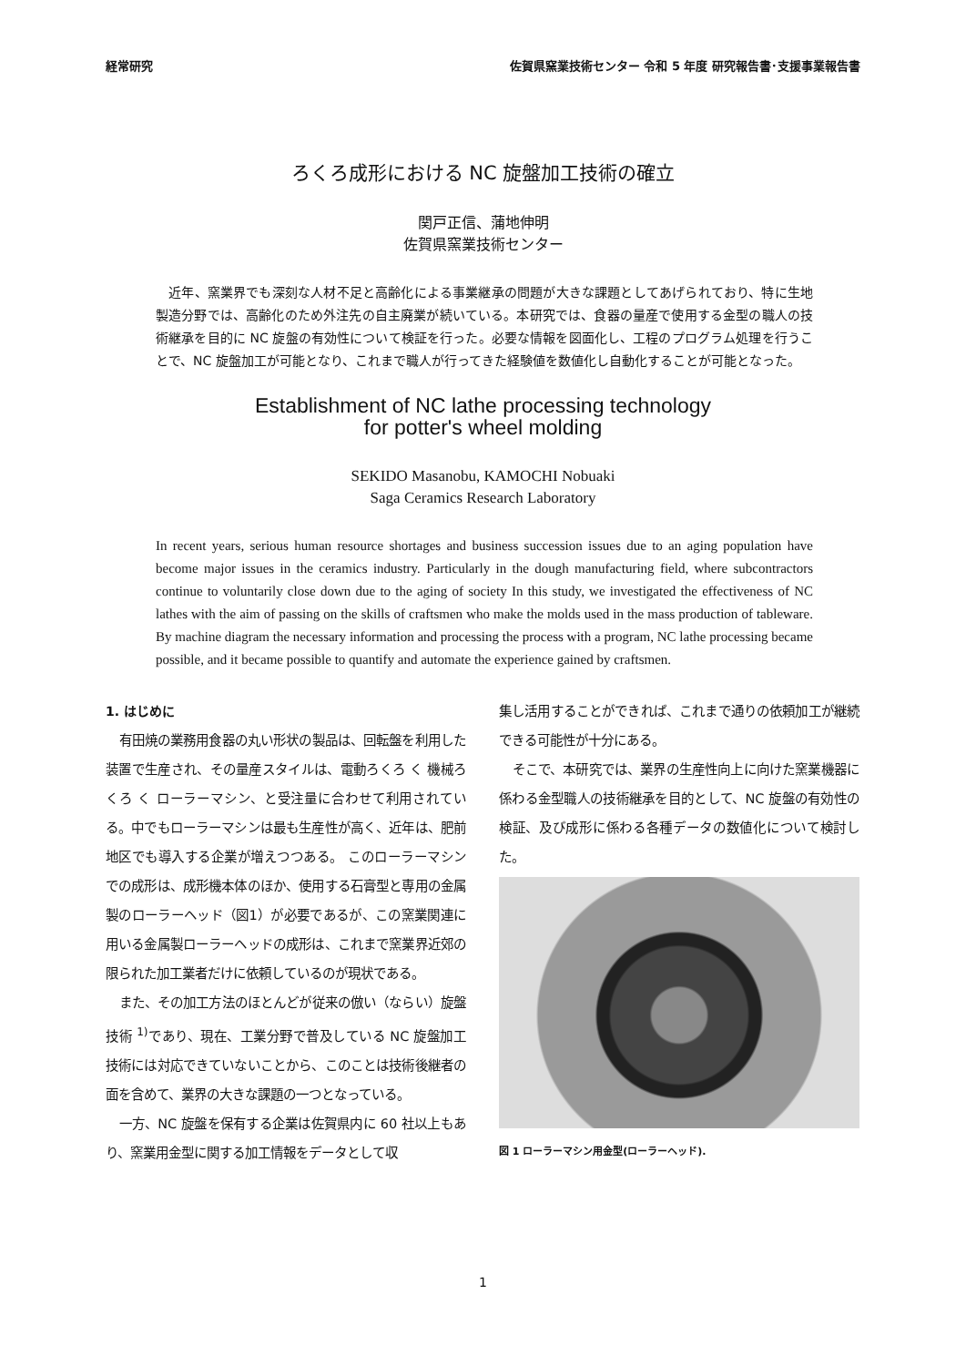経常研究 佐賀県窯業技術センター 令和 5 年度 研究報告書･支援事業報告書
ろくろ成形における NC 旋盤加工技術の確立
関戸正信、蒲地伸明
佐賀県窯業技術センター
　近年、窯業界でも深刻な人材不足と高齢化による事業継承の問題が大きな課題としてあげられており、特に生地製造分野では、高齢化のため外注先の自主廃業が続いている。本研究では、食器の量産で使用する金型の職人の技術継承を目的に NC 旋盤の有効性について検証を行った。必要な情報を図面化し、工程のプログラム処理を行うことで、NC 旋盤加工が可能となり、これまで職人が行ってきた経験値を数値化し自動化することが可能となった。
Establishment of NC lathe processing technology
for potter's wheel molding
SEKIDO Masanobu, KAMOCHI Nobuaki
Saga Ceramics Research Laboratory
In recent years, serious human resource shortages and business succession issues due to an aging population have become major issues in the ceramics industry. Particularly in the dough manufacturing field, where subcontractors continue to voluntarily close down due to the aging of society In this study, we investigated the effectiveness of NC lathes with the aim of passing on the skills of craftsmen who make the molds used in the mass production of tableware. By machine diagram the necessary information and processing the process with a program, NC lathe processing became possible, and it became possible to quantify and automate the experience gained by craftsmen.
1. はじめに
有田焼の業務用食器の丸い形状の製品は、回転盤を利用した装置で生産され、その量産スタイルは、電動ろくろ く 機械ろくろ く ローラーマシン、と受注量に合わせて利用されている。中でもローラーマシンは最も生産性が高く、近年は、肥前地区でも導入する企業が増えつつある。 このローラーマシンでの成形は、成形機本体のほか、使用する石膏型と専用の金属製のローラーヘッド（図1）が必要であるが、この窯業関連に用いる金属製ローラーヘッドの成形は、これまで窯業界近郊の限られた加工業者だけに依頼しているのが現状である。
また、その加工方法のほとんどが従来の倣い（ならい）旋盤技術 <sup>1)</sup>であり、現在、工業分野で普及している NC 旋盤加工技術には対応できていないことから、このことは技術後継者の面を含めて、業界の大きな課題の一つとなっている。
一方、NC 旋盤を保有する企業は佐賀県内に 60 社以上もあり、窯業用金型に関する加工情報をデータとして収
集し活用することができれば、これまで通りの依頼加工が継続できる可能性が十分にある。
そこで、本研究では、業界の生産性向上に向けた窯業機器に係わる金型職人の技術継承を目的として、NC 旋盤の有効性の検証、及び成形に係わる各種データの数値化について検討した。
図 1 ローラーマシン用金型(ローラーヘッド).
1